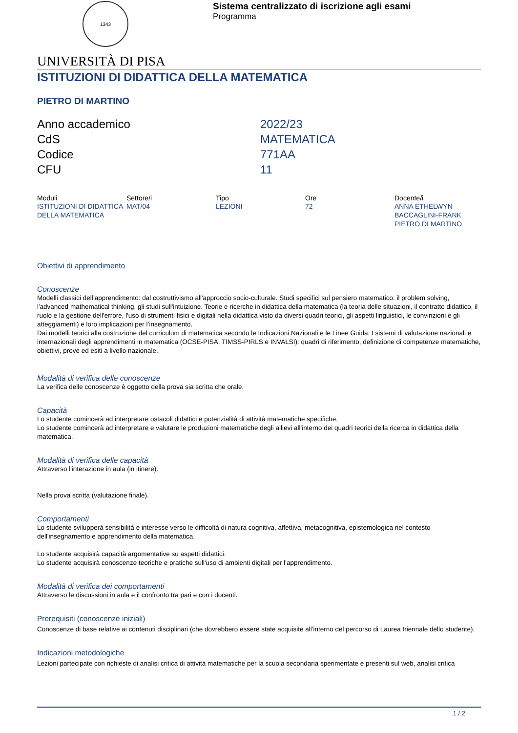1343
Sistema centralizzato di iscrizione agli esami
Programma
UNIVERSITÀ DI PISA
ISTITUZIONI DI DIDATTICA DELLA MATEMATICA
PIETRO DI MARTINO
| Anno accademico | 2022/23 |
| CdS | MATEMATICA |
| Codice | 771AA |
| CFU | 11 |
| Moduli | Settore/i | Tipo | Ore | Docente/i |
| --- | --- | --- | --- | --- |
| ISTITUZIONI DI DIDATTICA DELLA MATEMATICA | MAT/04 | LEZIONI | 72 | ANNA ETHELWYN BACCAGLINI-FRANK PIETRO DI MARTINO |
Obiettivi di apprendimento
Conoscenze
Modelli classici dell’apprendimento: dal costruttivismo all'approccio socio-culturale. Studi specifici sul pensiero matematico: il problem solving, l'advanced mathematical thinking, gli studi sull'intuizione. Teorie e ricerche in didattica della matematica (la teoria delle situazioni, il contratto didattico, il ruolo e la gestione dell'errore, l'uso di strumenti fisici e digitali nella didattica visto da diversi quadri teorici, gli aspetti linguistici, le convinzioni e gli atteggiamenti) e loro implicazioni per l’insegnamento.
Dai modelli teorici alla costruzione del curriculum di matematica secondo le Indicazioni Nazionali e le Linee Guida. I sistemi di valutazione nazionali e internazionali degli apprendimenti in matematica (OCSE-PISA, TIMSS-PIRLS e INVALSI): quadri di riferimento, definizione di competenze matematiche, obiettivi, prove ed esiti a livello nazionale.
Modalità di verifica delle conoscenze
La verifica delle conoscenze è oggetto della prova sia scritta che orale.
Capacità
Lo studente comincerà ad interpretare ostacoli didattici e potenzialità di attività matematiche specifiche.
Lo studente comincerà ad interpretare e valutare le produzioni matematiche degli allievi all'interno dei quadri teorici della ricerca in didattica della matematica.
Modalità di verifica delle capacità
Attraverso l'interazione in aula (in itinere).
Nella prova scritta (valutazione finale).
Comportamenti
Lo studente svilupperà sensibilità e interesse verso le difficoltà di natura cognitiva, affettiva, metacognitiva, epistemologica nel contesto dell'insegnamento e apprendimento della matematica.
Lo studente acquisirà capacità argomentative su aspetti didattici.
Lo studente acquisirà conoscenze teoriche e pratiche sull'uso di ambienti digitali per l'apprendimento.
Modalità di verifica dei comportamenti
Attraverso le discussioni in aula e il confronto tra pari e con i docenti.
Prerequisiti (conoscenze iniziali)
Conoscenze di base relative ai contenuti disciplinari (che dovrebbero essere state acquisite all'interno del percorso di Laurea triennale dello studente).
Indicazioni metodologiche
Lezioni partecipate con richieste di analisi critica di attività matematiche per la scuola secondaria sperimentate e presenti sul web, analisi critica
1 / 2